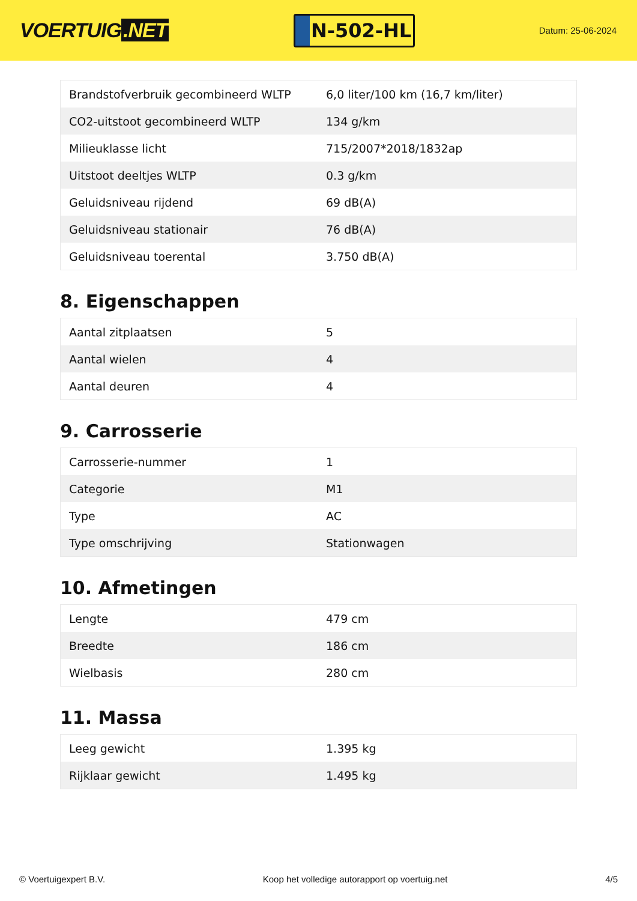VOERTUIG.NET
N-502-HL
Datum: 25-06-2024
| Brandstofverbruik gecombineerd WLTP | 6,0 liter/100 km (16,7 km/liter) |
| CO2-uitstoot gecombineerd WLTP | 134 g/km |
| Milieuklasse licht | 715/2007*2018/1832ap |
| Uitstoot deeltjes WLTP | 0.3 g/km |
| Geluidsniveau rijdend | 69 dB(A) |
| Geluidsniveau stationair | 76 dB(A) |
| Geluidsniveau toerental | 3.750 dB(A) |
8. Eigenschappen
| Aantal zitplaatsen | 5 |
| Aantal wielen | 4 |
| Aantal deuren | 4 |
9. Carrosserie
| Carrosserie-nummer | 1 |
| Categorie | M1 |
| Type | AC |
| Type omschrijving | Stationwagen |
10. Afmetingen
| Lengte | 479 cm |
| Breedte | 186 cm |
| Wielbasis | 280 cm |
11. Massa
| Leeg gewicht | 1.395 kg |
| Rijklaar gewicht | 1.495 kg |
© Voertuigexpert B.V. Koop het volledige autorapport op voertuig.net 4/5